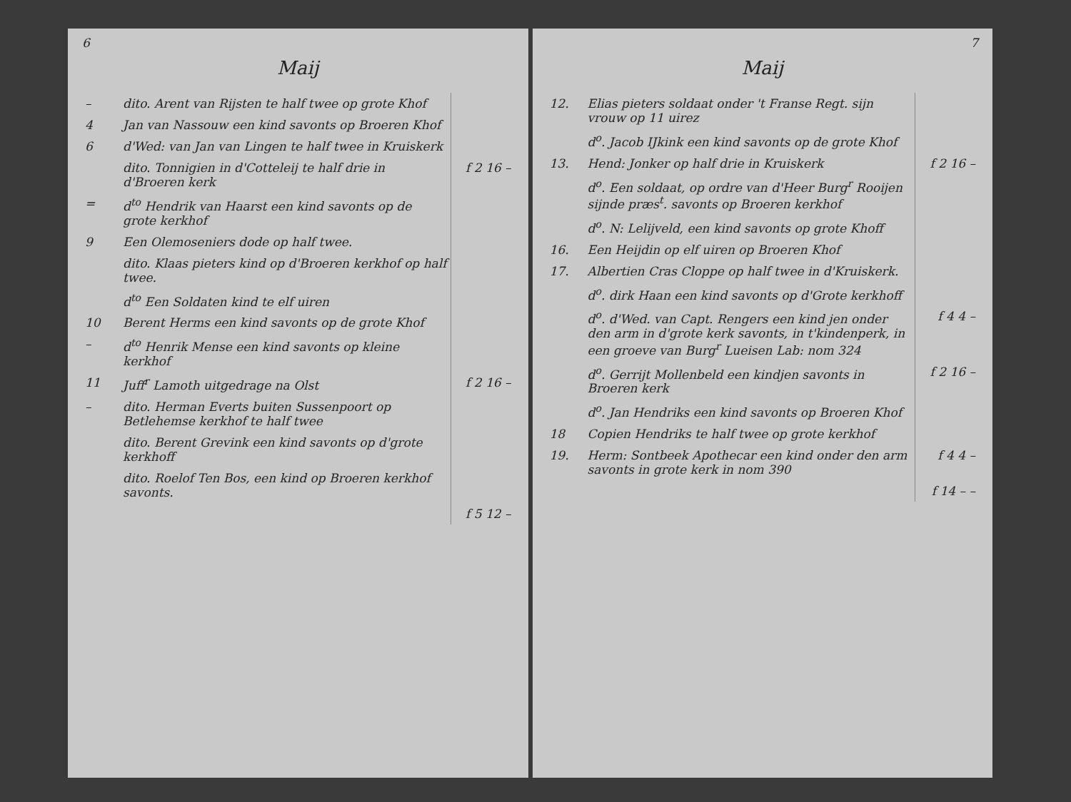6
Maij
| – | dito. Arent van Rijsten te half twee op grote Khof | |
| 4 | Jan van Nassouw een kind savonts op Broeren Khof | |
| 6 | d'Wed: van Jan van Lingen te half twee in Kruiskerk | |
| | dito. Tonnigien in d'Cotteleij te half drie in d'Broeren kerk | f 2 16 – |
| = | d<sup>to</sup> Hendrik van Haarst een kind savonts op de grote kerkhof | |
| 9 | Een Olemoseniers dode op half twee. | |
| | dito. Klaas pieters kind op d'Broeren kerkhof op half twee. | |
| | d<sup>to</sup> Een Soldaten kind te elf uiren | |
| 10 | Berent Herms een kind savonts op de grote Khof | |
| – | d<sup>to</sup> Henrik Mense een kind savonts op kleine kerkhof | |
| 11 | Juff<sup>r</sup> Lamoth uitgedrage na Olst | f 2 16 – |
| – | dito. Herman Everts buiten Sussenpoort op Betlehemse kerkhof te half twee | |
| | dito. Berent Grevink een kind savonts op d'grote kerkhoff | |
| | dito. Roelof Ten Bos, een kind op Broeren kerkhof savonts. | |
| | | f 5 12 – |
7
Maij
| 12. | Elias pieters soldaat onder 't Franse Regt. sijn vrouw op 11 uirez | |
| | d<sup>o</sup>. Jacob IJkink een kind savonts op de grote Khof | |
| 13. | Hend: Jonker op half drie in Kruiskerk | f 2 16 – |
| | d<sup>o</sup>. Een soldaat, op ordre van d'Heer Burg<sup>r</sup> Rooijen sijnde præs<sup>t</sup>. savonts op Broeren kerkhof | |
| | d<sup>o</sup>. N: Lelijveld, een kind savonts op grote Khoff | |
| 16. | Een Heijdin op elf uiren op Broeren Khof | |
| 17. | Albertien Cras Cloppe op half twee in d'Kruiskerk. | |
| | d<sup>o</sup>. dirk Haan een kind savonts op d'Grote kerkhoff | |
| | d<sup>o</sup>. d'Wed. van Capt. Rengers een kind jen onder den arm in d'grote kerk savonts, in t'kindenperk, in een groeve van Burg<sup>r</sup> Lueisen Lab: nom 324 | f 4 4 – |
| | d<sup>o</sup>. Gerrijt Mollenbeld een kindjen savonts in Broeren kerk | f 2 16 – |
| | d<sup>o</sup>. Jan Hendriks een kind savonts op Broeren Khof | |
| 18 | Copien Hendriks te half twee op grote kerkhof | |
| 19. | Herm: Sontbeek Apothecar een kind onder den arm savonts in grote kerk in nom 390 | f 4 4 – |
| | | f 14 – – |